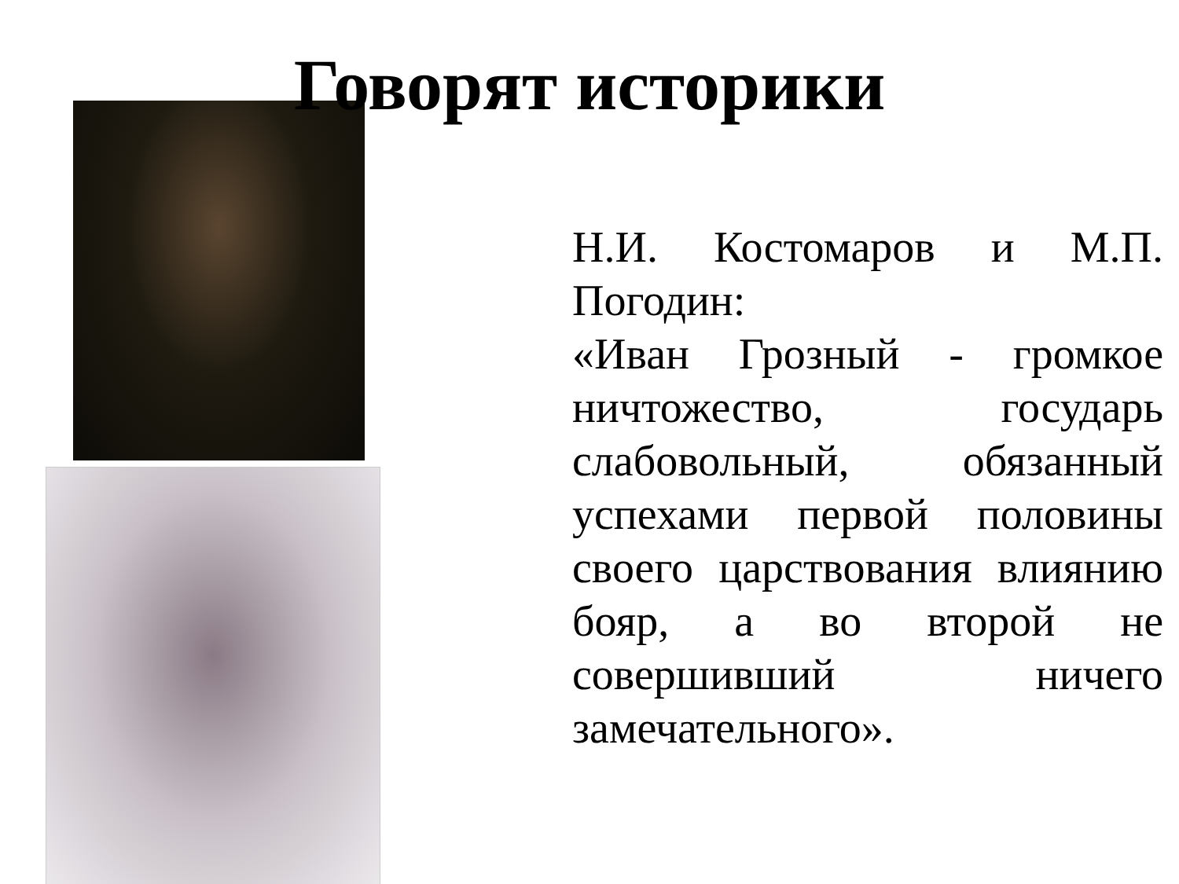Говорят историки
Н.И. Костомаров и М.П. Погодин:
«Иван Грозный - громкое ничтожество, государь слабовольный, обязанный успехами первой половины своего царствования влиянию бояр, а во второй не совершивший ничего замечательного».